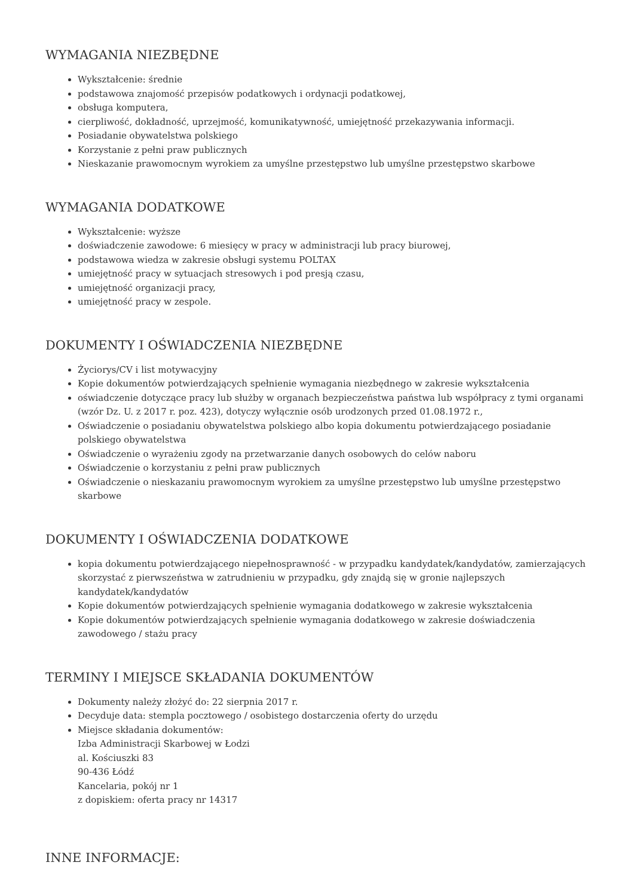WYMAGANIA NIEZBĘDNE
Wykształcenie: średnie
podstawowa znajomość przepisów podatkowych i ordynacji podatkowej,
obsługa komputera,
cierpliwość, dokładność, uprzejmość, komunikatywność, umiejętność przekazywania informacji.
Posiadanie obywatelstwa polskiego
Korzystanie z pełni praw publicznych
Nieskazanie prawomocnym wyrokiem za umyślne przestępstwo lub umyślne przestępstwo skarbowe
WYMAGANIA DODATKOWE
Wykształcenie: wyższe
doświadczenie zawodowe: 6 miesięcy w pracy w administracji lub pracy biurowej,
podstawowa wiedza w zakresie obsługi systemu POLTAX
umiejętność pracy w sytuacjach stresowych i pod presją czasu,
umiejętność organizacji pracy,
umiejętność pracy w zespole.
DOKUMENTY I OŚWIADCZENIA NIEZBĘDNE
Życiorys/CV i list motywacyjny
Kopie dokumentów potwierdzających spełnienie wymagania niezbędnego w zakresie wykształcenia
oświadczenie dotyczące pracy lub służby w organach bezpieczeństwa państwa lub współpracy z tymi organami (wzór Dz. U. z 2017 r. poz. 423), dotyczy wyłącznie osób urodzonych przed 01.08.1972 r.,
Oświadczenie o posiadaniu obywatelstwa polskiego albo kopia dokumentu potwierdzającego posiadanie polskiego obywatelstwa
Oświadczenie o wyrażeniu zgody na przetwarzanie danych osobowych do celów naboru
Oświadczenie o korzystaniu z pełni praw publicznych
Oświadczenie o nieskazaniu prawomocnym wyrokiem za umyślne przestępstwo lub umyślne przestępstwo skarbowe
DOKUMENTY I OŚWIADCZENIA DODATKOWE
kopia dokumentu potwierdzającego niepełnosprawność - w przypadku kandydatek/kandydatów, zamierzających skorzystać z pierwszeństwa w zatrudnieniu w przypadku, gdy znajdą się w gronie najlepszych kandydatek/kandydatów
Kopie dokumentów potwierdzających spełnienie wymagania dodatkowego w zakresie wykształcenia
Kopie dokumentów potwierdzających spełnienie wymagania dodatkowego w zakresie doświadczenia zawodowego / stażu pracy
TERMINY I MIEJSCE SKŁADANIA DOKUMENTÓW
Dokumenty należy złożyć do: 22 sierpnia 2017 r.
Decyduje data: stempla pocztowego / osobistego dostarczenia oferty do urzędu
Miejsce składania dokumentów:
Izba Administracji Skarbowej w Łodzi
al. Kościuszki 83
90-436 Łódź
Kancelaria, pokój nr 1
z dopiskiem: oferta pracy nr 14317
INNE INFORMACJE: